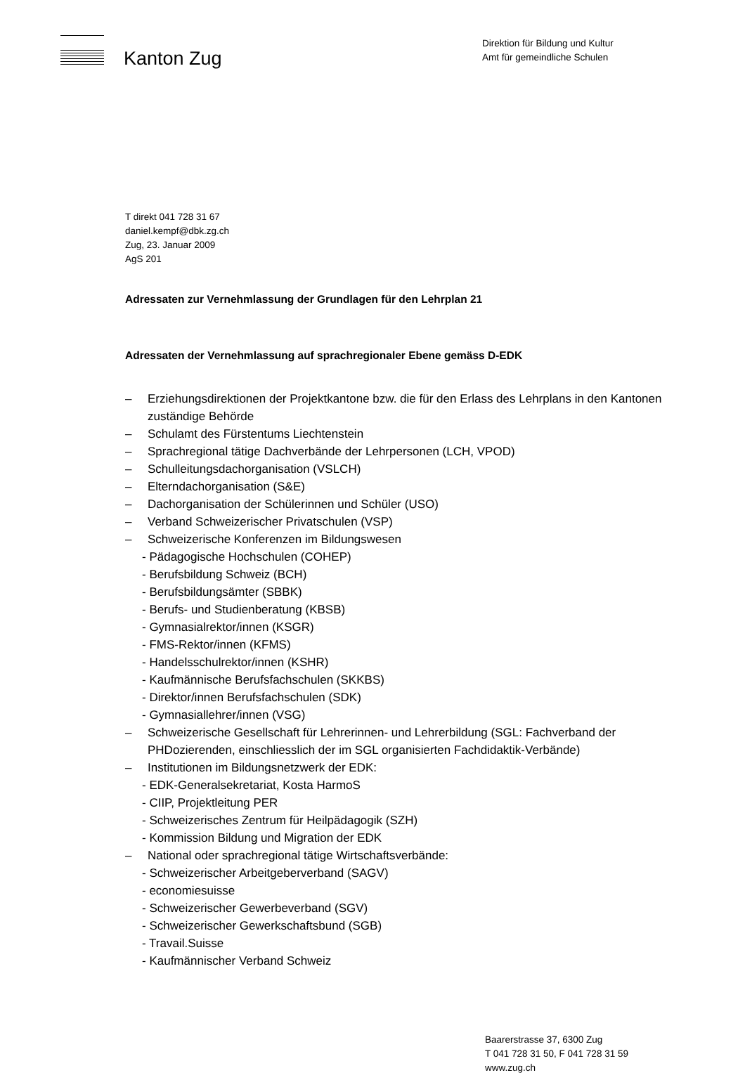Kanton Zug
Direktion für Bildung und Kultur
Amt für gemeindliche Schulen
T direkt 041 728 31 67
daniel.kempf@dbk.zg.ch
Zug, 23. Januar 2009
AgS 201
Adressaten zur Vernehmlassung der Grundlagen für den Lehrplan 21
Adressaten der Vernehmlassung auf sprachregionaler Ebene gemäss D-EDK
– Erziehungsdirektionen der Projektkantone bzw. die für den Erlass des Lehrplans in den Kantonen zuständige Behörde
– Schulamt des Fürstentums Liechtenstein
– Sprachregional tätige Dachverbände der Lehrpersonen (LCH, VPOD)
– Schulleitungsdachorganisation (VSLCH)
– Elterndachorganisation (S&E)
– Dachorganisation der Schülerinnen und Schüler (USO)
– Verband Schweizerischer Privatschulen (VSP)
– Schweizerische Konferenzen im Bildungswesen
- Pädagogische Hochschulen (COHEP)
- Berufsbildung Schweiz (BCH)
- Berufsbildungsämter (SBBK)
- Berufs- und Studienberatung (KBSB)
- Gymnasialrektor/innen (KSGR)
- FMS-Rektor/innen (KFMS)
- Handelsschulrektor/innen (KSHR)
- Kaufmännische Berufsfachschulen (SKKBS)
- Direktor/innen Berufsfachschulen (SDK)
- Gymnasiallehrer/innen (VSG)
– Schweizerische Gesellschaft für Lehrerinnen- und Lehrerbildung (SGL: Fachverband der PHDozierenden, einschliesslich der im SGL organisierten Fachdidaktik-Verbände)
– Institutionen im Bildungsnetzwerk der EDK:
- EDK-Generalsekretariat, Kosta HarmoS
- CIIP, Projektleitung PER
- Schweizerisches Zentrum für Heilpädagogik (SZH)
- Kommission Bildung und Migration der EDK
– National oder sprachregional tätige Wirtschaftsverbände:
- Schweizerischer Arbeitgeberverband (SAGV)
- economiesuisse
- Schweizerischer Gewerbeverband (SGV)
- Schweizerischer Gewerkschaftsbund (SGB)
- Travail.Suisse
- Kaufmännischer Verband Schweiz
Baarerstrasse 37, 6300 Zug
T 041 728 31 50, F 041 728 31 59
www.zug.ch